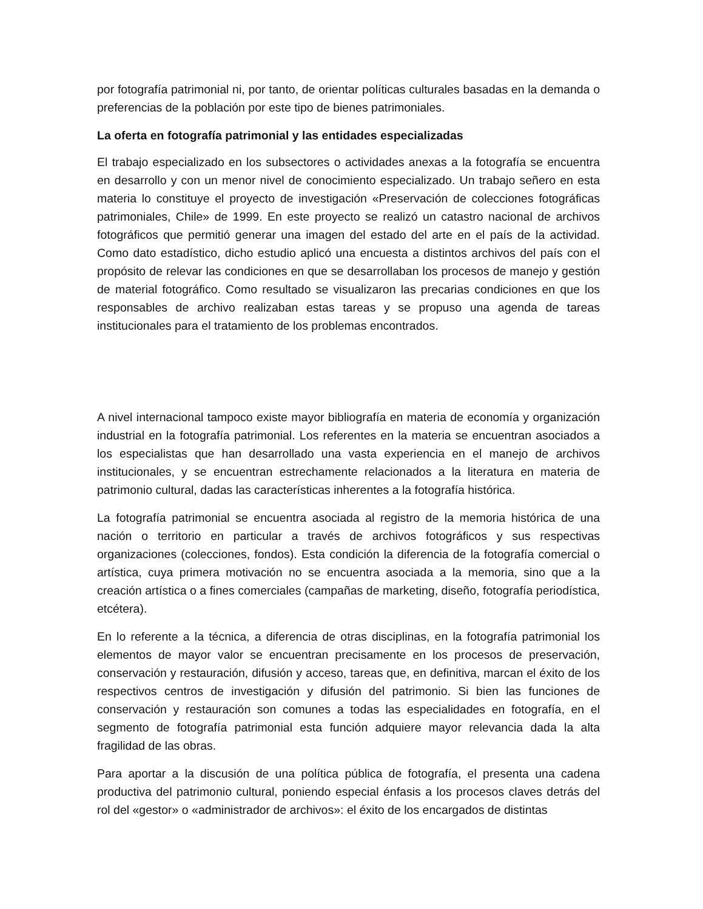por fotografía patrimonial ni, por tanto, de orientar políticas culturales basadas en la demanda o preferencias de la población por este tipo de bienes patrimoniales.
La oferta en fotografía patrimonial y las entidades especializadas
El trabajo especializado en los subsectores o actividades anexas a la fotografía se encuentra en desarrollo y con un menor nivel de conocimiento especializado. Un trabajo señero en esta materia lo constituye el proyecto de investigación «Preservación de colecciones fotográficas patrimoniales, Chile» de 1999. En este proyecto se realizó un catastro nacional de archivos fotográficos que permitió generar una imagen del estado del arte en el país de la actividad. Como dato estadístico, dicho estudio aplicó una encuesta a distintos archivos del país con el propósito de relevar las condiciones en que se desarrollaban los procesos de manejo y gestión de material fotográfico. Como resultado se visualizaron las precarias condiciones en que los responsables de archivo realizaban estas tareas y se propuso una agenda de tareas institucionales para el tratamiento de los problemas encontrados.
A nivel internacional tampoco existe mayor bibliografía en materia de economía y organización industrial en la fotografía patrimonial. Los referentes en la materia se encuentran asociados a los especialistas que han desarrollado una vasta experiencia en el manejo de archivos institucionales, y se encuentran estrechamente relacionados a la literatura en materia de patrimonio cultural, dadas las características inherentes a la fotografía histórica.
La fotografía patrimonial se encuentra asociada al registro de la memoria histórica de una nación o territorio en particular a través de archivos fotográficos y sus respectivas organizaciones (colecciones, fondos). Esta condición la diferencia de la fotografía comercial o artística, cuya primera motivación no se encuentra asociada a la memoria, sino que a la creación artística o a fines comerciales (campañas de marketing, diseño, fotografía periodística, etcétera).
En lo referente a la técnica, a diferencia de otras disciplinas, en la fotografía patrimonial los elementos de mayor valor se encuentran precisamente en los procesos de preservación, conservación y restauración, difusión y acceso, tareas que, en definitiva, marcan el éxito de los respectivos centros de investigación y difusión del patrimonio. Si bien las funciones de conservación y restauración son comunes a todas las especialidades en fotografía, en el segmento de fotografía patrimonial esta función adquiere mayor relevancia dada la alta fragilidad de las obras.
Para aportar a la discusión de una política pública de fotografía, el presenta una cadena productiva del patrimonio cultural, poniendo especial énfasis a los procesos claves detrás del rol del «gestor» o «administrador de archivos»: el éxito de los encargados de distintas